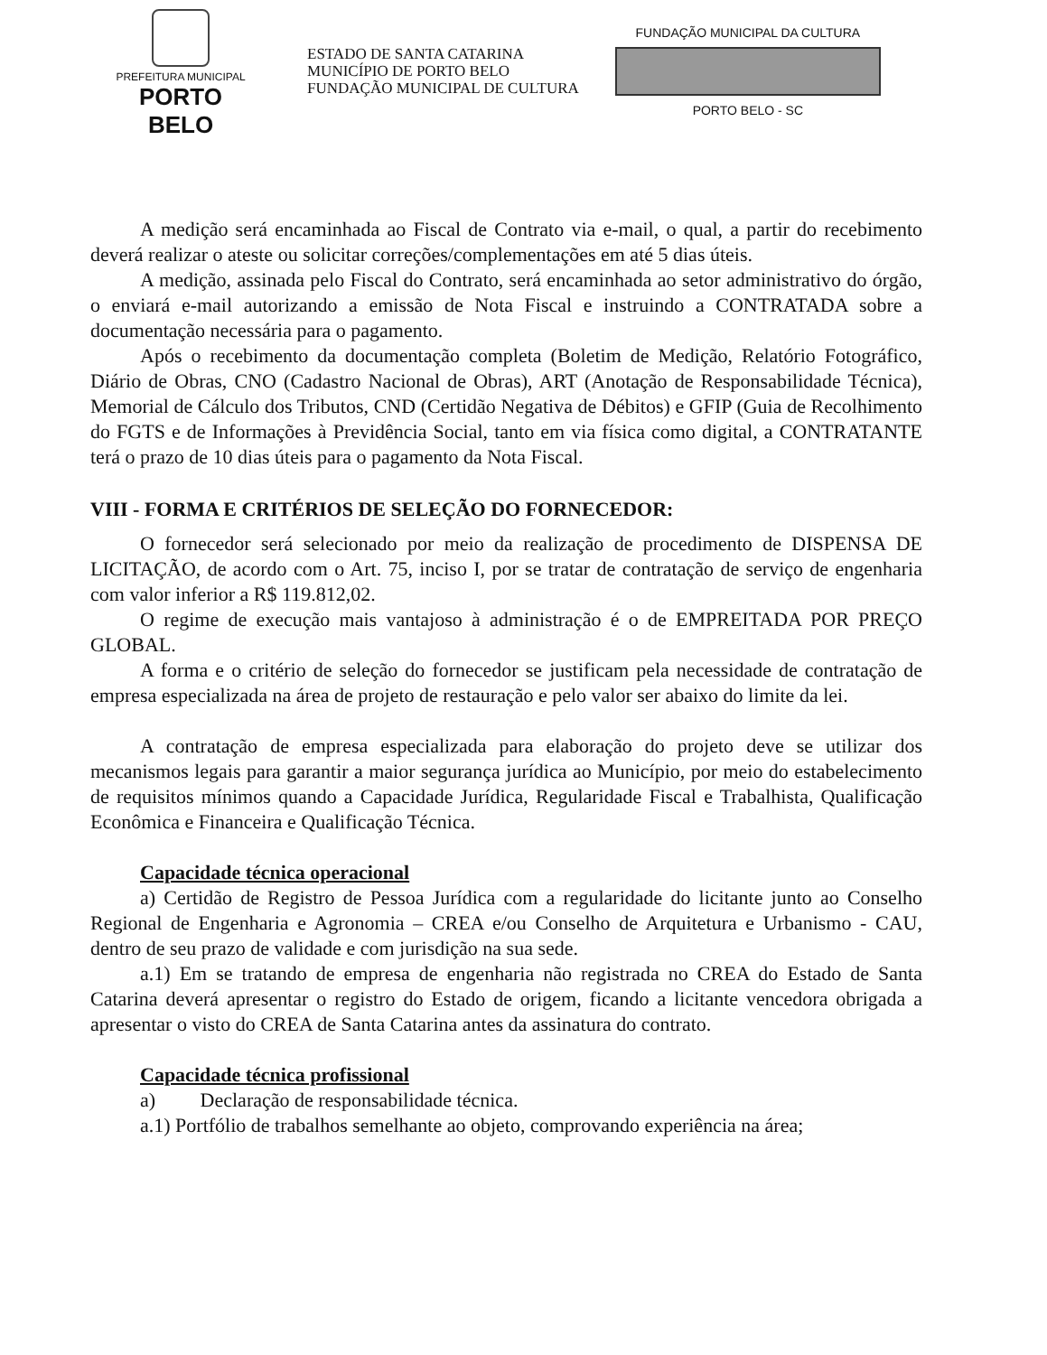PREFEITURA MUNICIPAL
PORTO BELO
ESTADO DE SANTA CATARINA
MUNICÍPIO DE PORTO BELO
FUNDAÇÃO MUNICIPAL DE CULTURA
FUNDAÇÃO MUNICIPAL DA CULTURA
PORTO BELO - SC
A medição será encaminhada ao Fiscal de Contrato via e-mail, o qual, a partir do recebimento deverá realizar o ateste ou solicitar correções/complementações em até 5 dias úteis.
A medição, assinada pelo Fiscal do Contrato, será encaminhada ao setor administrativo do órgão, o enviará e-mail autorizando a emissão de Nota Fiscal e instruindo a CONTRATADA sobre a documentação necessária para o pagamento.
Após o recebimento da documentação completa (Boletim de Medição, Relatório Fotográfico, Diário de Obras, CNO (Cadastro Nacional de Obras), ART (Anotação de Responsabilidade Técnica), Memorial de Cálculo dos Tributos, CND (Certidão Negativa de Débitos) e GFIP (Guia de Recolhimento do FGTS e de Informações à Previdência Social, tanto em via física como digital, a CONTRATANTE terá o prazo de 10 dias úteis para o pagamento da Nota Fiscal.
VIII - FORMA E CRITÉRIOS DE SELEÇÃO DO FORNECEDOR:
O fornecedor será selecionado por meio da realização de procedimento de DISPENSA DE LICITAÇÃO, de acordo com o Art. 75, inciso I, por se tratar de contratação de serviço de engenharia com valor inferior a R$ 119.812,02.
O regime de execução mais vantajoso à administração é o de EMPREITADA POR PREÇO GLOBAL.
A forma e o critério de seleção do fornecedor se justificam pela necessidade de contratação de empresa especializada na área de projeto de restauração e pelo valor ser abaixo do limite da lei.
A contratação de empresa especializada para elaboração do projeto deve se utilizar dos mecanismos legais para garantir a maior segurança jurídica ao Município, por meio do estabelecimento de requisitos mínimos quando a Capacidade Jurídica, Regularidade Fiscal e Trabalhista, Qualificação Econômica e Financeira e Qualificação Técnica.
Capacidade técnica operacional
a) Certidão de Registro de Pessoa Jurídica com a regularidade do licitante junto ao Conselho Regional de Engenharia e Agronomia – CREA e/ou Conselho de Arquitetura e Urbanismo - CAU, dentro de seu prazo de validade e com jurisdição na sua sede.
a.1) Em se tratando de empresa de engenharia não registrada no CREA do Estado de Santa Catarina deverá apresentar o registro do Estado de origem, ficando a licitante vencedora obrigada a apresentar o visto do CREA de Santa Catarina antes da assinatura do contrato.
Capacidade técnica profissional
a) Declaração de responsabilidade técnica.
a.1) Portfólio de trabalhos semelhante ao objeto, comprovando experiência na área;